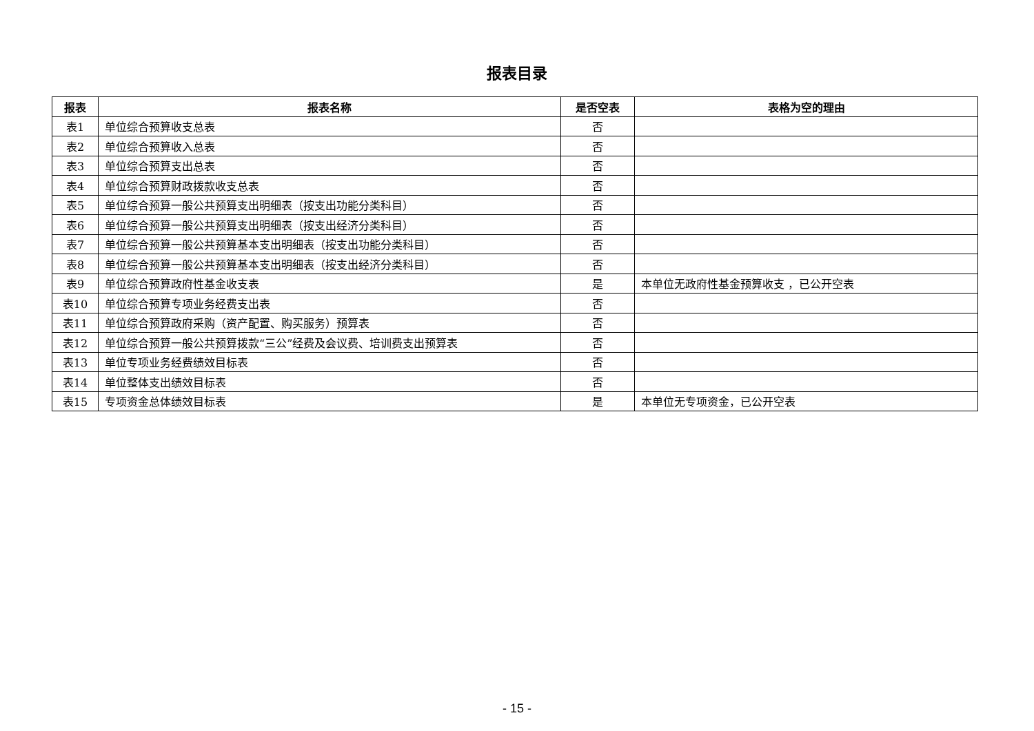报表目录
| 报表 | 报表名称 | 是否空表 | 表格为空的理由 |
| --- | --- | --- | --- |
| 表1 | 单位综合预算收支总表 | 否 | |
| 表2 | 单位综合预算收入总表 | 否 | |
| 表3 | 单位综合预算支出总表 | 否 | |
| 表4 | 单位综合预算财政拨款收支总表 | 否 | |
| 表5 | 单位综合预算一般公共预算支出明细表（按支出功能分类科目） | 否 | |
| 表6 | 单位综合预算一般公共预算支出明细表（按支出经济分类科目） | 否 | |
| 表7 | 单位综合预算一般公共预算基本支出明细表（按支出功能分类科目） | 否 | |
| 表8 | 单位综合预算一般公共预算基本支出明细表（按支出经济分类科目） | 否 | |
| 表9 | 单位综合预算政府性基金收支表 | 是 | 本单位无政府性基金预算收支 ，已公开空表 |
| 表10 | 单位综合预算专项业务经费支出表 | 否 | |
| 表11 | 单位综合预算政府采购（资产配置、购买服务）预算表 | 否 | |
| 表12 | 单位综合预算一般公共预算拨款“三公”经费及会议费、培训费支出预算表 | 否 | |
| 表13 | 单位专项业务经费绩效目标表 | 否 | |
| 表14 | 单位整体支出绩效目标表 | 否 | |
| 表15 | 专项资金总体绩效目标表 | 是 | 本单位无专项资金，已公开空表 |
- 15 -